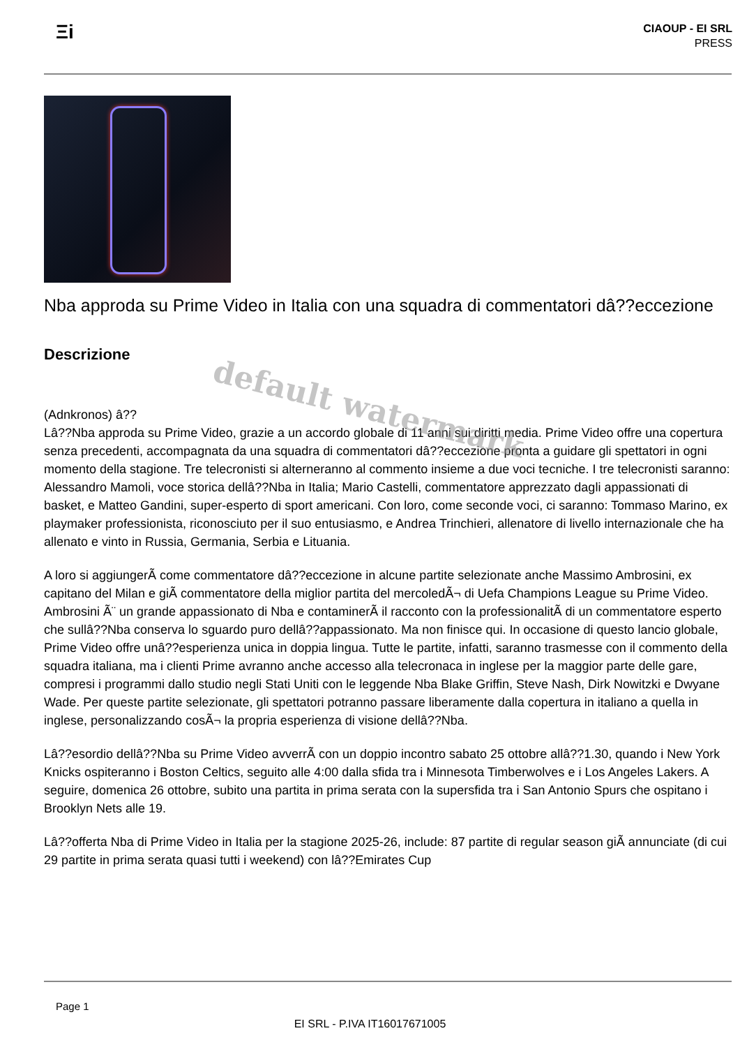Ξi
CIAOUP - EI SRL
PRESS
Nba approda su Prime Video in Italia con una squadra di commentatori dâ??eccezione
Descrizione
(Adnkronos) â??
Lâ??Nba approda su Prime Video, grazie a un accordo globale di 11 anni sui diritti media. Prime Video offre una copertura senza precedenti, accompagnata da una squadra di commentatori dâ??eccezione pronta a guidare gli spettatori in ogni momento della stagione. Tre telecronisti si alterneranno al commento insieme a due voci tecniche. I tre telecronisti saranno: Alessandro Mamoli, voce storica dellâ??Nba in Italia; Mario Castelli, commentatore apprezzato dagli appassionati di basket, e Matteo Gandini, super-esperto di sport americani. Con loro, come seconde voci, ci saranno: Tommaso Marino, ex playmaker professionista, riconosciuto per il suo entusiasmo, e Andrea Trinchieri, allenatore di livello internazionale che ha allenato e vinto in Russia, Germania, Serbia e Lituania.
A loro si aggiungerÃ come commentatore dâ??eccezione in alcune partite selezionate anche Massimo Ambrosini, ex capitano del Milan e giÃ commentatore della miglior partita del mercoledÃ¬ di Uefa Champions League su Prime Video. Ambrosini Ã¨ un grande appassionato di Nba e contaminerÃ il racconto con la professionalitÃ di un commentatore esperto che sullâ??Nba conserva lo sguardo puro dellâ??appassionato. Ma non finisce qui. In occasione di questo lancio globale, Prime Video offre unâ??esperienza unica in doppia lingua. Tutte le partite, infatti, saranno trasmesse con il commento della squadra italiana, ma i clienti Prime avranno anche accesso alla telecronaca in inglese per la maggior parte delle gare, compresi i programmi dallo studio negli Stati Uniti con le leggende Nba Blake Griffin, Steve Nash, Dirk Nowitzki e Dwyane Wade. Per queste partite selezionate, gli spettatori potranno passare liberamente dalla copertura in italiano a quella in inglese, personalizzando cosÃ¬ la propria esperienza di visione dellâ??Nba.
Lâ??esordio dellâ??Nba su Prime Video avverrÃ con un doppio incontro sabato 25 ottobre allâ??1.30, quando i New York Knicks ospiteranno i Boston Celtics, seguito alle 4:00 dalla sfida tra i Minnesota Timberwolves e i Los Angeles Lakers. A seguire, domenica 26 ottobre, subito una partita in prima serata con la supersfida tra i San Antonio Spurs che ospitano i Brooklyn Nets alle 19.
Lâ??offerta Nba di Prime Video in Italia per la stagione 2025-26, include: 87 partite di regular season giÃ annunciate (di cui 29 partite in prima serata quasi tutti i weekend) con lâ??Emirates Cup
default watermark
Page 1
EI SRL - P.IVA IT16017671005